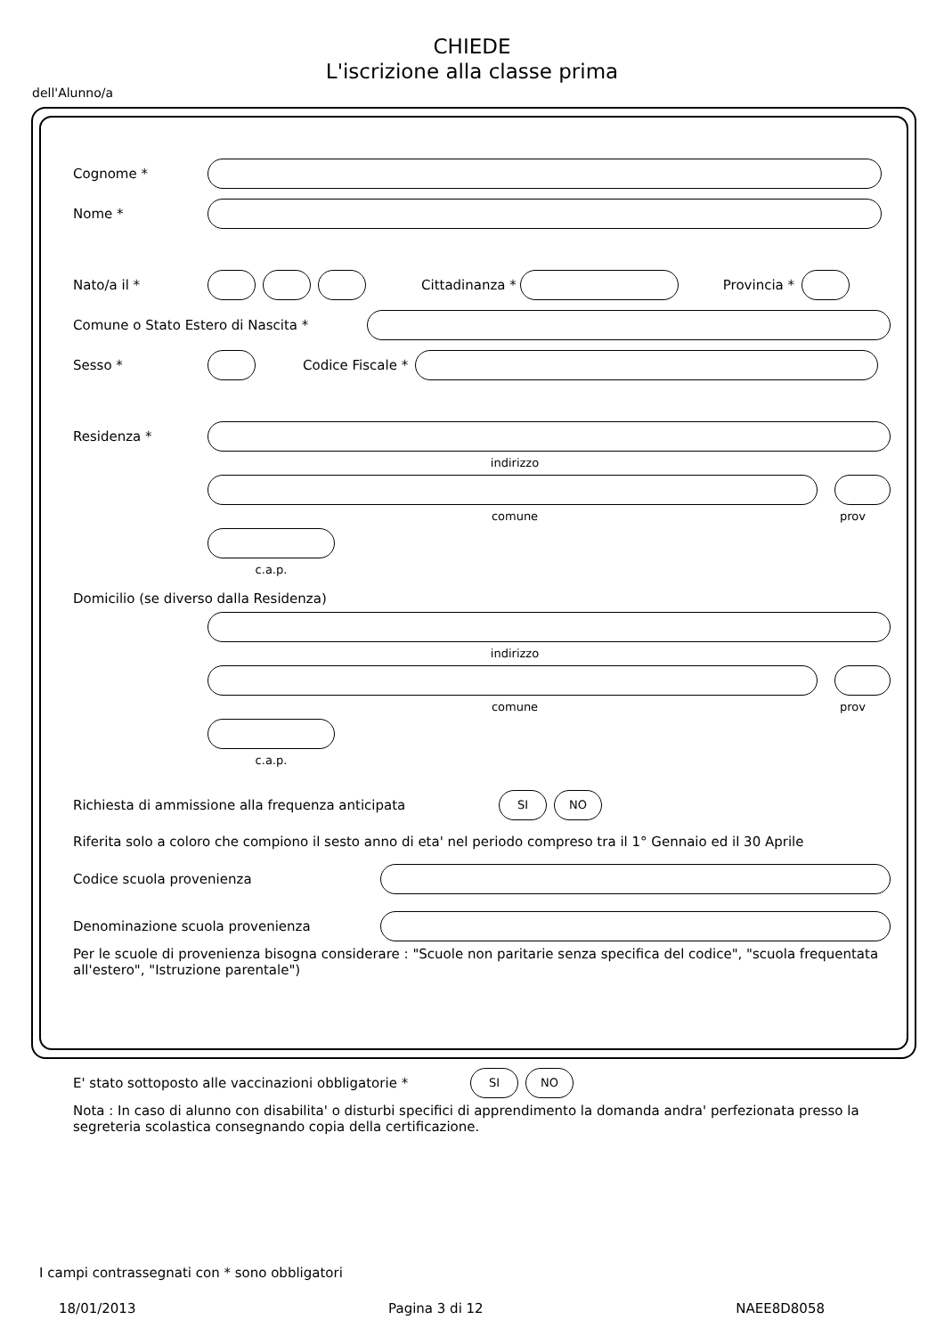CHIEDE
L'iscrizione alla classe prima
dell'Alunno/a
Cognome *
Nome *
Nato/a il * Cittadinanza * Provincia *
Comune o Stato Estero di Nascita *
Sesso * Codice Fiscale *
Residenza *
indirizzo
comune prov
c.a.p.
Domicilio (se diverso dalla Residenza)
indirizzo
comune prov
c.a.p.
Richiesta di ammissione alla frequenza anticipata
SI NO
Riferita solo a coloro che compiono il sesto anno di eta' nel periodo compreso tra il 1° Gennaio ed il 30 Aprile
Codice scuola provenienza
Denominazione scuola provenienza
Per le scuole di provenienza bisogna considerare : "Scuole non paritarie senza specifica del codice", "scuola frequentata all'estero", "Istruzione parentale")
E' stato sottoposto alle vaccinazioni obbligatorie *
SI NO
Nota : In caso di alunno con disabilita' o disturbi specifici di apprendimento la domanda andra' perfezionata presso la segreteria scolastica consegnando copia della certificazione.
I campi contrassegnati con * sono obbligatori
18/01/2013 Pagina 3 di 12 NAEE8D8058